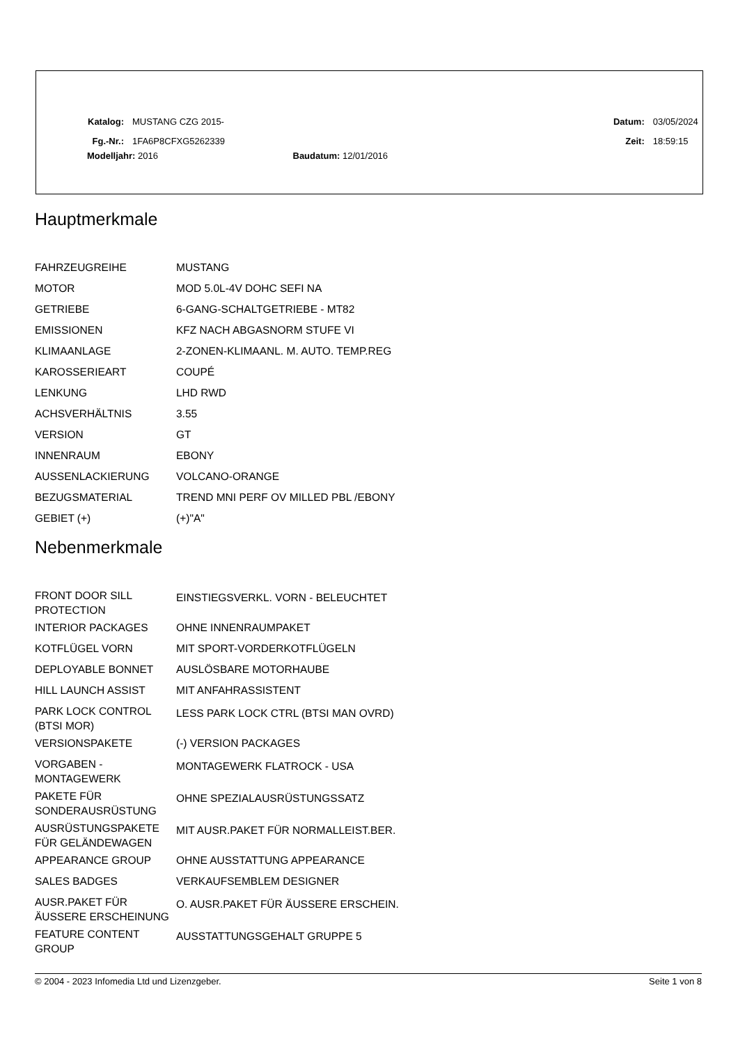| Katalog: | MUSTANG CZG 2015- | | | | Datum: | 03/05/2024 |
| Fg.-Nr.: | 1FA6P8CFXG5262339 | | | | Zeit: | 18:59:15 |
Modelljahr: 2016 Baudatum: 12/01/2016
Hauptmerkmale
| FAHRZEUGREIHE | MUSTANG |
| MOTOR | MOD 5.0L-4V DOHC SEFI NA |
| GETRIEBE | 6-GANG-SCHALTGETRIEBE - MT82 |
| EMISSIONEN | KFZ NACH ABGASNORM STUFE VI |
| KLIMAANLAGE | 2-ZONEN-KLIMAANL. M. AUTO. TEMP.REG |
| KAROSSERIEART | COUPÉ |
| LENKUNG | LHD RWD |
| ACHSVERHÄLTNIS | 3.55 |
| VERSION | GT |
| INNENRAUM | EBONY |
| AUSSENLACKIERUNG | VOLCANO-ORANGE |
| BEZUGSMATERIAL | TREND MNI PERF OV MILLED PBL /EBONY |
| GEBIET (+) | (+)"A" |
Nebenmerkmale
| FRONT DOOR SILL PROTECTION | EINSTIEGSVERKL. VORN - BELEUCHTET |
| INTERIOR PACKAGES | OHNE INNENRAUMPAKET |
| KOTFLÜGEL VORN | MIT SPORT-VORDERKOTFLÜGELN |
| DEPLOYABLE BONNET | AUSLÖSBARE MOTORHAUBE |
| HILL LAUNCH ASSIST | MIT ANFAHRASSISTENT |
| PARK LOCK CONTROL (BTSI MOR) | LESS PARK LOCK CTRL (BTSI MAN OVRD) |
| VERSIONSPAKETE | (-) VERSION PACKAGES |
| VORGABEN - MONTAGEWERK | MONTAGEWERK FLATROCK - USA |
| PAKETE FÜR SONDERAUSRÜSTUNG | OHNE SPEZIALAUSRÜSTUNGSSATZ |
| AUSRÜSTUNGSPAKETE FÜR GELÄNDEWAGEN | MIT AUSR.PAKET FÜR NORMALLEIST.BER. |
| APPEARANCE GROUP | OHNE AUSSTATTUNG APPEARANCE |
| SALES BADGES | VERKAUFSEMBLEM DESIGNER |
| AUSR.PAKET FÜR ÄUSSERE ERSCHEINUNG | O. AUSR.PAKET FÜR ÄUSSERE ERSCHEIN. |
| FEATURE CONTENT GROUP | AUSSTATTUNGSGEHALT GRUPPE 5 |
© 2004 - 2023 Infomedia Ltd und Lizenzgeber. Seite 1 von 8